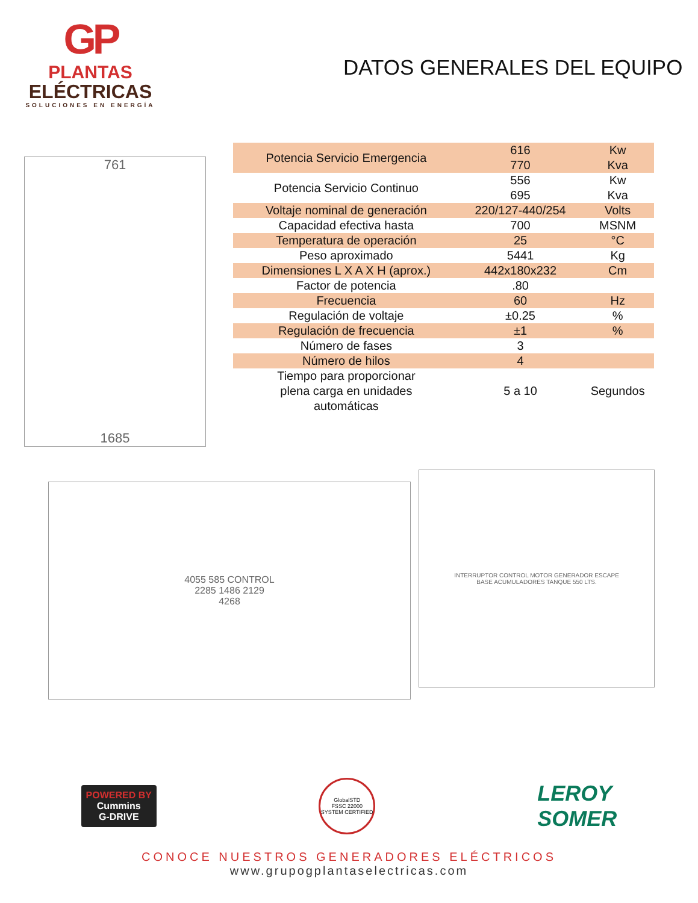GP
PLANTAS
ELÉCTRICAS
SOLUCIONES EN ENERGÍA
DATOS GENERALES DEL EQUIPO
| Potencia Servicio Emergencia | 616 | Kw |
| | 770 | Kva |
| Potencia Servicio Continuo | 556 | Kw |
| | 695 | Kva |
| Voltaje nominal de generación | 220/127-440/254 | Volts |
| Capacidad efectiva hasta | 700 | MSNM |
| Temperatura de operación | 25 | °C |
| Peso aproximado | 5441 | Kg |
| Dimensiones L X A X H (aprox.) | 442x180x232 | Cm |
| Factor de potencia | .80 | |
| Frecuencia | 60 | Hz |
| Regulación de voltaje | ±0.25 | % |
| Regulación de frecuencia | ±1 | % |
| Número de fases | 3 | |
| Número de hilos | 4 | |
| Tiempo para proporcionar plena carga en unidades automáticas | 5 a 10 | Segundos |
761
1685
4055 585 CONTROL
2285 1486 2129
4268
INTERRUPTOR CONTROL MOTOR GENERADOR ESCAPE
BASE ACUMULADORES TANQUE 550 LTS.
POWERED BY
Cummins
G-DRIVE
GlobalSTD
FSSC 22000 SYSTEM CERTIFIED
LEROY
SOMER
CONOCE NUESTROS GENERADORES ELÉCTRICOS
www.grupogplantaselectricas.com